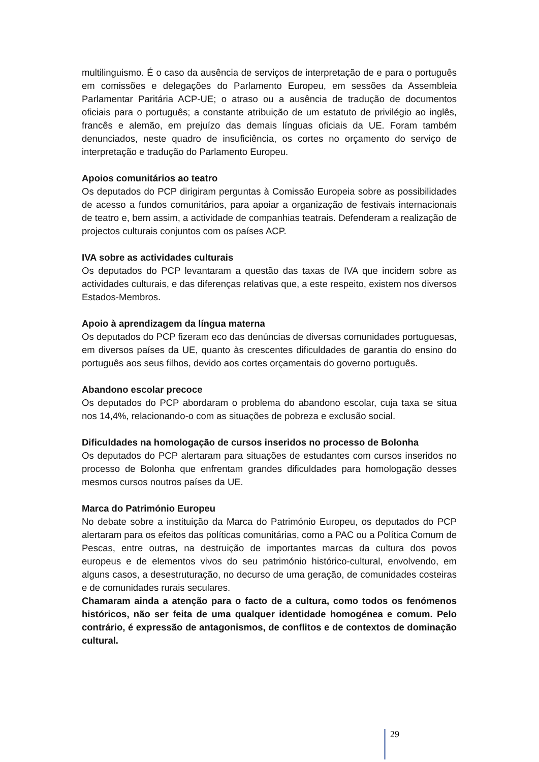multilinguismo. É o caso da ausência de serviços de interpretação de e para o português em comissões e delegações do Parlamento Europeu, em sessões da Assembleia Parlamentar Paritária ACP-UE; o atraso ou a ausência de tradução de documentos oficiais para o português; a constante atribuição de um estatuto de privilégio ao inglês, francês e alemão, em prejuízo das demais línguas oficiais da UE. Foram também denunciados, neste quadro de insuficiência, os cortes no orçamento do serviço de interpretação e tradução do Parlamento Europeu.
Apoios comunitários ao teatro
Os deputados do PCP dirigiram perguntas à Comissão Europeia sobre as possibilidades de acesso a fundos comunitários, para apoiar a organização de festivais internacionais de teatro e, bem assim, a actividade de companhias teatrais. Defenderam a realização de projectos culturais conjuntos com os países ACP.
IVA sobre as actividades culturais
Os deputados do PCP levantaram a questão das taxas de IVA que incidem sobre as actividades culturais, e das diferenças relativas que, a este respeito, existem nos diversos Estados-Membros.
Apoio à aprendizagem da língua materna
Os deputados do PCP fizeram eco das denúncias de diversas comunidades portuguesas, em diversos países da UE, quanto às crescentes dificuldades de garantia do ensino do português aos seus filhos, devido aos cortes orçamentais do governo português.
Abandono escolar precoce
Os deputados do PCP abordaram o problema do abandono escolar, cuja taxa se situa nos 14,4%, relacionando-o com as situações de pobreza e exclusão social.
Dificuldades na homologação de cursos inseridos no processo de Bolonha
Os deputados do PCP alertaram para situações de estudantes com cursos inseridos no processo de Bolonha que enfrentam grandes dificuldades para homologação desses mesmos cursos noutros países da UE.
Marca do Património Europeu
No debate sobre a instituição da Marca do Património Europeu, os deputados do PCP alertaram para os efeitos das políticas comunitárias, como a PAC ou a Política Comum de Pescas, entre outras, na destruição de importantes marcas da cultura dos povos europeus e de elementos vivos do seu património histórico-cultural, envolvendo, em alguns casos, a desestruturação, no decurso de uma geração, de comunidades costeiras e de comunidades rurais seculares.
Chamaram ainda a atenção para o facto de a cultura, como todos os fenómenos históricos, não ser feita de uma qualquer identidade homogénea e comum. Pelo contrário, é expressão de antagonismos, de conflitos e de contextos de dominação cultural.
29